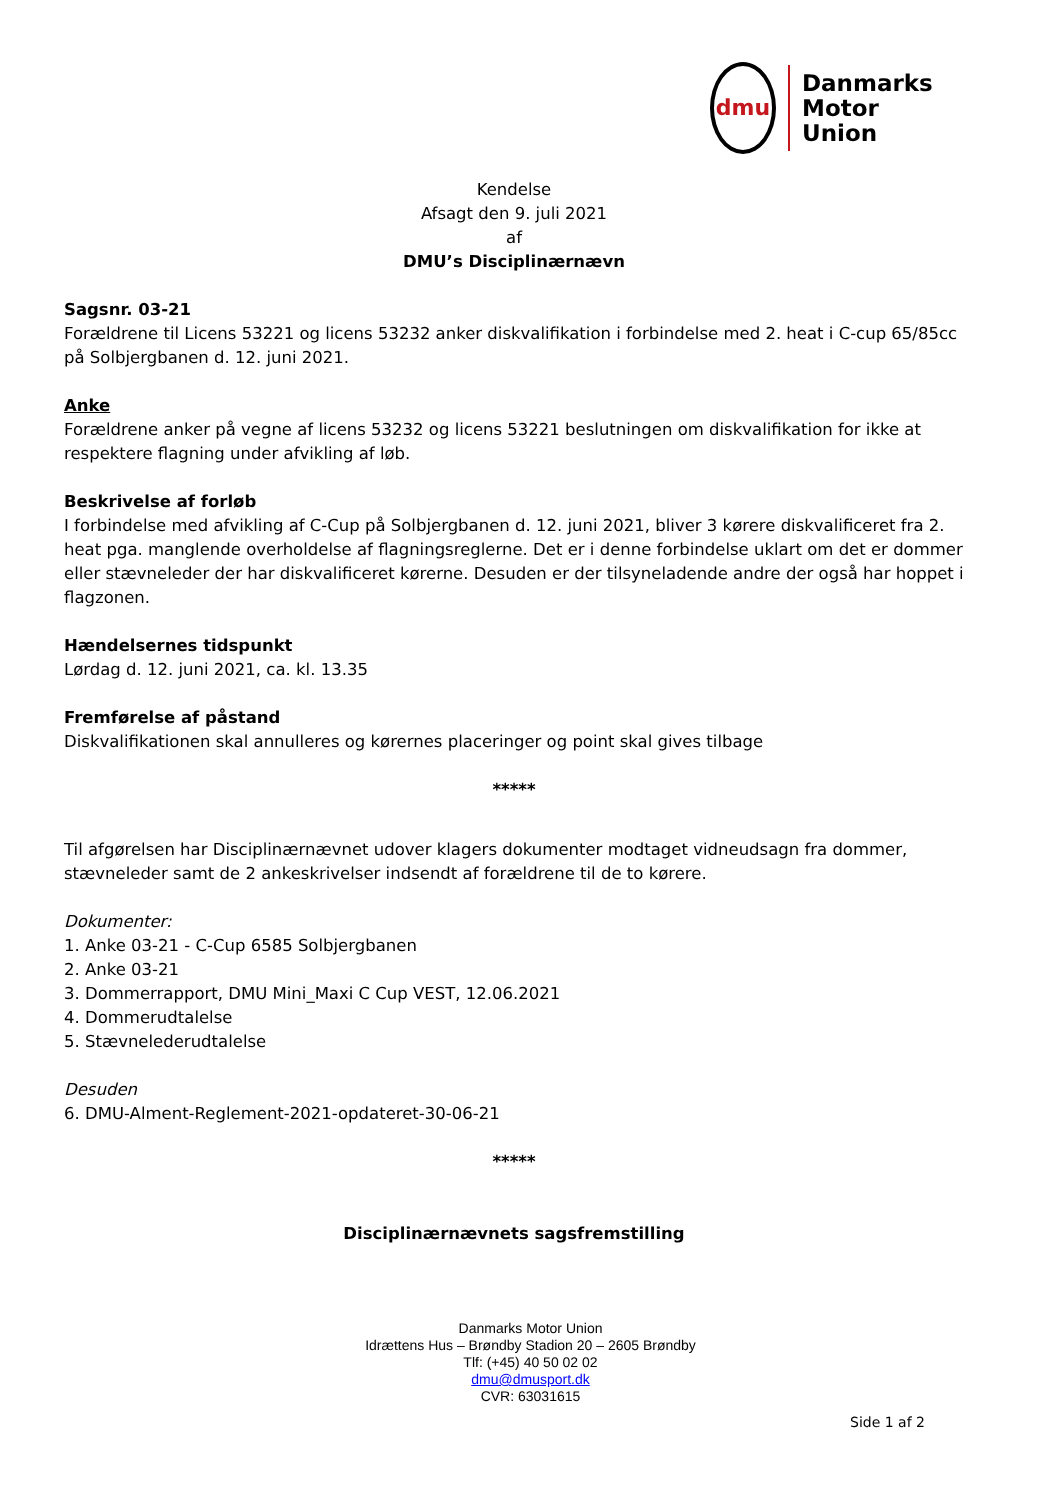dmu
Danmarks
Motor
Union
Kendelse
Afsagt den 9. juli 2021
af
DMU’s Disciplinærnævn
Sagsnr. 03-21
Forældrene til Licens 53221 og licens 53232 anker diskvalifikation i forbindelse med 2. heat i C-cup 65/85cc på Solbjergbanen d. 12. juni 2021.
Anke
Forældrene anker på vegne af licens 53232 og licens 53221 beslutningen om diskvalifikation for ikke at respektere flagning under afvikling af løb.
Beskrivelse af forløb
I forbindelse med afvikling af C-Cup på Solbjergbanen d. 12. juni 2021, bliver 3 kørere diskvalificeret fra 2. heat pga. manglende overholdelse af flagningsreglerne. Det er i denne forbindelse uklart om det er dommer eller stævneleder der har diskvalificeret kørerne. Desuden er der tilsyneladende andre der også har hoppet i flagzonen.
Hændelsernes tidspunkt
Lørdag d. 12. juni 2021, ca. kl. 13.35
Fremførelse af påstand
Diskvalifikationen skal annulleres og kørernes placeringer og point skal gives tilbage
*****
Til afgørelsen har Disciplinærnævnet udover klagers dokumenter modtaget vidneudsagn fra dommer, stævneleder samt de 2 ankeskrivelser indsendt af forældrene til de to kørere.
Dokumenter:
1. Anke 03-21 - C-Cup 6585 Solbjergbanen
2. Anke 03-21
3. Dommerrapport, DMU Mini_Maxi C Cup VEST, 12.06.2021
4. Dommerudtalelse
5. Stævnelederudtalelse
Desuden
6. DMU-Alment-Reglement-2021-opdateret-30-06-21
*****
Disciplinærnævnets sagsfremstilling
Danmarks Motor Union
Idrættens Hus – Brøndby Stadion 20 – 2605 Brøndby
Tlf: (+45) 40 50 02 02
dmu@dmusport.dk
CVR: 63031615
Side 1 af 2